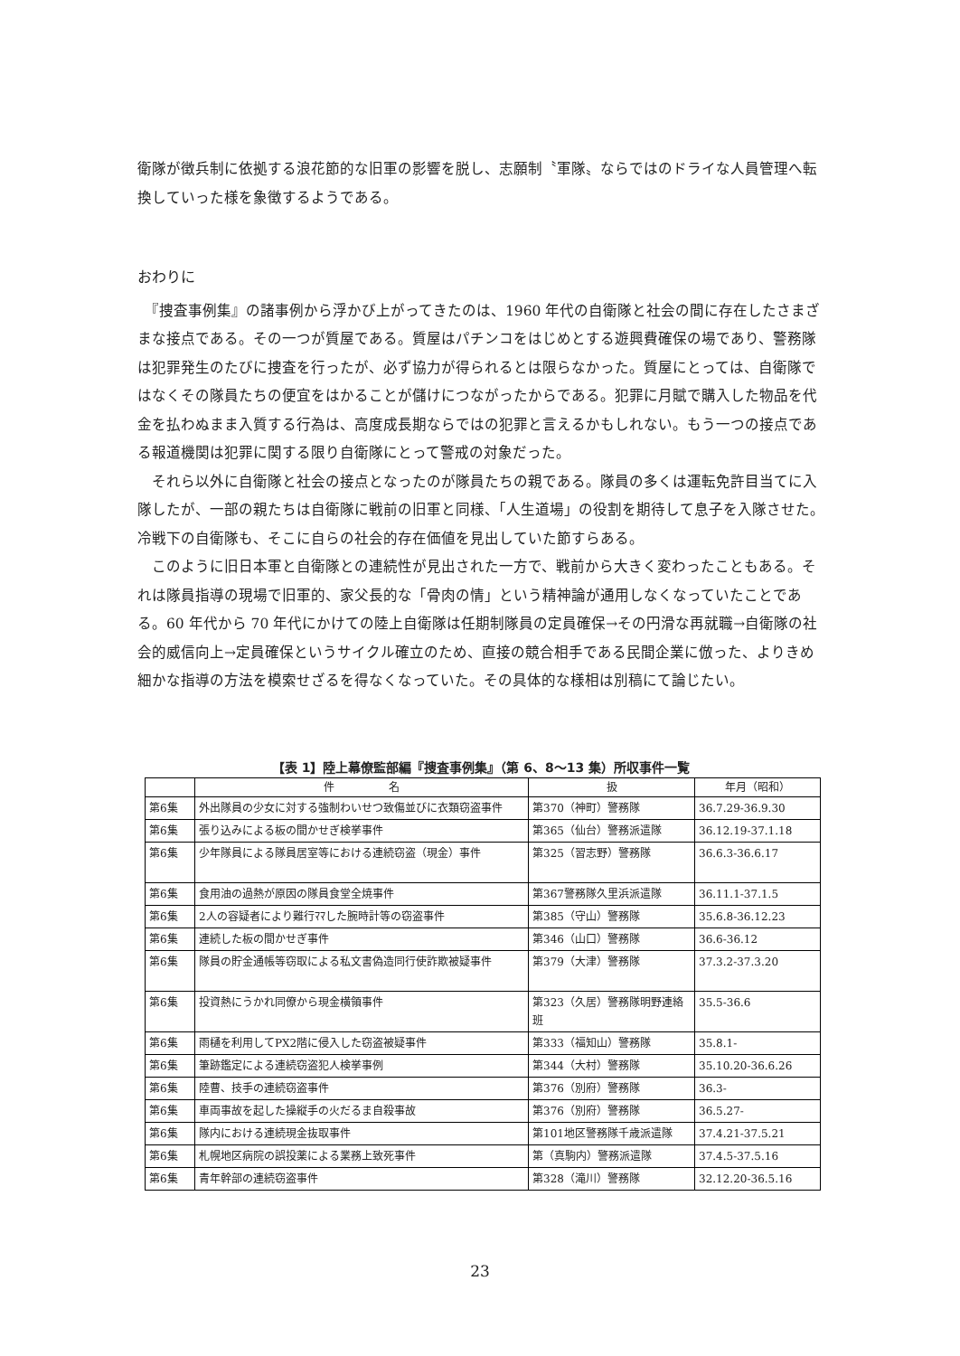衛隊が徴兵制に依拠する浪花節的な旧軍の影響を脱し、志願制〝軍隊〟ならではのドライな人員管理へ転換していった様を象徴するようである。
おわりに
　『捜査事例集』の諸事例から浮かび上がってきたのは、1960 年代の自衛隊と社会の間に存在したさまざまな接点である。その一つが質屋である。質屋はパチンコをはじめとする遊興費確保の場であり、警務隊は犯罪発生のたびに捜査を行ったが、必ず協力が得られるとは限らなかった。質屋にとっては、自衛隊ではなくその隊員たちの便宜をはかることが儲けにつながったからである。犯罪に月賦で購入した物品を代金を払わぬまま入質する行為は、高度成長期ならではの犯罪と言えるかもしれない。もう一つの接点である報道機関は犯罪に関する限り自衛隊にとって警戒の対象だった。
　それら以外に自衛隊と社会の接点となったのが隊員たちの親である。隊員の多くは運転免許目当てに入隊したが、一部の親たちは自衛隊に戦前の旧軍と同様、「人生道場」の役割を期待して息子を入隊させた。冷戦下の自衛隊も、そこに自らの社会的存在価値を見出していた節すらある。
　このように旧日本軍と自衛隊との連続性が見出された一方で、戦前から大きく変わったこともある。それは隊員指導の現場で旧軍的、家父長的な「骨肉の情」という精神論が通用しなくなっていたことである。60 年代から 70 年代にかけての陸上自衛隊は任期制隊員の定員確保→その円滑な再就職→自衛隊の社会的威信向上→定員確保というサイクル確立のため、直接の競合相手である民間企業に倣った、よりきめ細かな指導の方法を模索せざるを得なくなっていた。その具体的な様相は別稿にて論じたい。
【表 1】陸上幕僚監部編『捜査事例集』（第 6、8〜13 集）所収事件一覧
| | 件 名 | 扱 | 年月（昭和） |
| --- | --- | --- | --- |
| 第6集 | 外出隊員の少女に対する強制わいせつ致傷並びに衣類窃盗事件 | 第370（神町）警務隊 | 36.7.29-36.9.30 |
| 第6集 | 張り込みによる板の間かせぎ検挙事件 | 第365（仙台）警務派遣隊 | 36.12.19-37.1.18 |
| 第6集 | 少年隊員による隊員居室等における連続窃盗（現金）事件 | 第325（習志野）警務隊 | 36.6.3-36.6.17 |
| 第6集 | 食用油の過熱が原因の隊員食堂全焼事件 | 第367警務隊久里浜派遣隊 | 36.11.1-37.1.5 |
| 第6集 | 2人の容疑者により難行ﾏﾏした腕時計等の窃盗事件 | 第385（守山）警務隊 | 35.6.8-36.12.23 |
| 第6集 | 連続した板の間かせぎ事件 | 第346（山口）警務隊 | 36.6-36.12 |
| 第6集 | 隊員の貯金通帳等窃取による私文書偽造同行使詐欺被疑事件 | 第379（大津）警務隊 | 37.3.2-37.3.20 |
| 第6集 | 投資熱にうかれ同僚から現金横領事件 | 第323（久居）警務隊明野連絡班 | 35.5-36.6 |
| 第6集 | 雨樋を利用してPX2階に侵入した窃盗被疑事件 | 第333（福知山）警務隊 | 35.8.1- |
| 第6集 | 筆跡鑑定による連続窃盗犯人検挙事例 | 第344（大村）警務隊 | 35.10.20-36.6.26 |
| 第6集 | 陸曹、技手の連続窃盗事件 | 第376（別府）警務隊 | 36.3- |
| 第6集 | 車両事故を起した操縦手の火だるま自殺事故 | 第376（別府）警務隊 | 36.5.27- |
| 第6集 | 隊内における連続現金抜取事件 | 第101地区警務隊千歳派遣隊 | 37.4.21-37.5.21 |
| 第6集 | 札幌地区病院の誤投薬による業務上致死事件 | 第（真駒内）警務派遣隊 | 37.4.5-37.5.16 |
| 第6集 | 青年幹部の連続窃盗事件 | 第328（滝川）警務隊 | 32.12.20-36.5.16 |
23